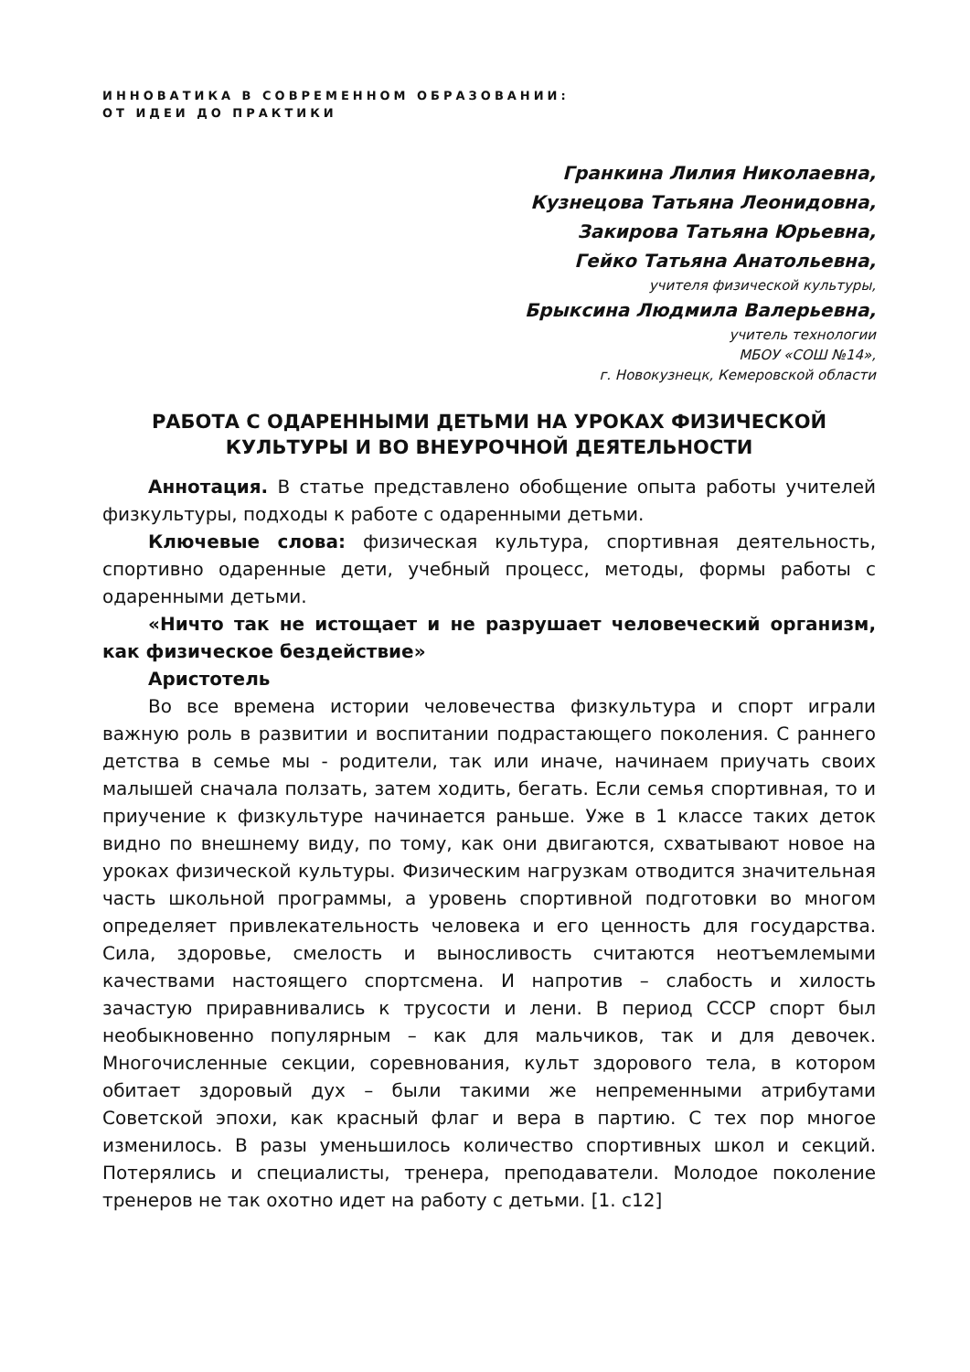ИННОВАТИКА В СОВРЕМЕННОМ ОБРАЗОВАНИИ:
ОТ ИДЕИ ДО ПРАКТИКИ
Гранкина Лилия Николаевна,
Кузнецова Татьяна Леонидовна,
Закирова Татьяна Юрьевна,
Гейко Татьяна Анатольевна,
учителя физической культуры,
Брыксина Людмила Валерьевна,
учитель технологии
МБОУ «СОШ №14»,
г. Новокузнецк, Кемеровской области
РАБОТА С ОДАРЕННЫМИ ДЕТЬМИ НА УРОКАХ ФИЗИЧЕСКОЙ КУЛЬТУРЫ И ВО ВНЕУРОЧНОЙ ДЕЯТЕЛЬНОСТИ
Аннотация. В статье представлено обобщение опыта работы учителей физкультуры, подходы к работе с одаренными детьми.
Ключевые слова: физическая культура, спортивная деятельность, спортивно одаренные дети, учебный процесс, методы, формы работы с одаренными детьми.
«Ничто так не истощает и не разрушает человеческий организм, как физическое бездействие»
Аристотель
Во все времена истории человечества физкультура и спорт играли важную роль в развитии и воспитании подрастающего поколения. С раннего детства в семье мы - родители, так или иначе, начинаем приучать своих малышей сначала ползать, затем ходить, бегать. Если семья спортивная, то и приучение к физкультуре начинается раньше. Уже в 1 классе таких деток видно по внешнему виду, по тому, как они двигаются, схватывают новое на уроках физической культуры. Физическим нагрузкам отводится значительная часть школьной программы, а уровень спортивной подготовки во многом определяет привлекательность человека и его ценность для государства. Сила, здоровье, смелость и выносливость считаются неотъемлемыми качествами настоящего спортсмена. И напротив – слабость и хилость зачастую приравнивались к трусости и лени. В период СССР спорт был необыкновенно популярным – как для мальчиков, так и для девочек. Многочисленные секции, соревнования, культ здорового тела, в котором обитает здоровый дух – были такими же непременными атрибутами Советской эпохи, как красный флаг и вера в партию. С тех пор многое изменилось. В разы уменьшилось количество спортивных школ и секций. Потерялись и специалисты, тренера, преподаватели. Молодое поколение тренеров не так охотно идет на работу с детьми. [1. с12]